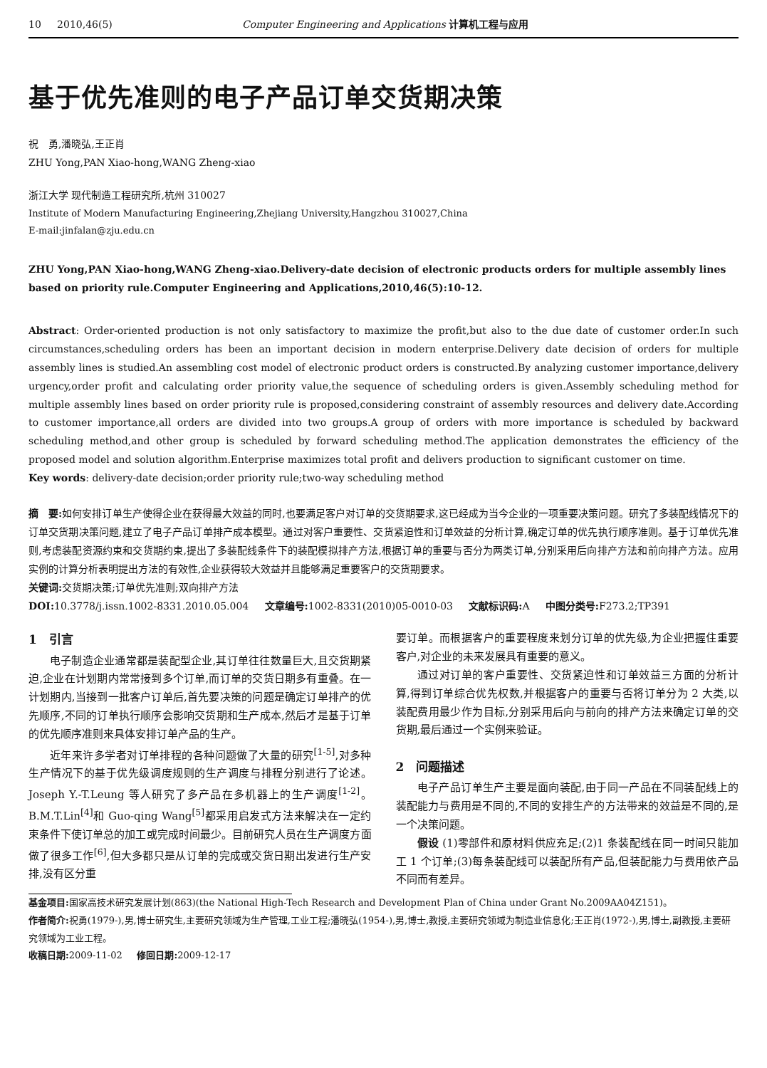10 2010,46(5) Computer Engineering and Applications 计算机工程与应用
基于优先准则的电子产品订单交货期决策
祝　勇,潘晓弘,王正肖
ZHU Yong,PAN Xiao-hong,WANG Zheng-xiao
浙江大学 现代制造工程研究所,杭州 310027
Institute of Modern Manufacturing Engineering,Zhejiang University,Hangzhou 310027,China
E-mail:jinfalan@zju.edu.cn
ZHU Yong,PAN Xiao-hong,WANG Zheng-xiao.Delivery-date decision of electronic products orders for multiple assembly lines based on priority rule.Computer Engineering and Applications,2010,46(5):10-12.
Abstract: Order-oriented production is not only satisfactory to maximize the profit,but also to the due date of customer order.In such circumstances,scheduling orders has been an important decision in modern enterprise.Delivery date decision of orders for multiple assembly lines is studied.An assembling cost model of electronic product orders is constructed.By analyzing customer importance,delivery urgency,order profit and calculating order priority value,the sequence of scheduling orders is given.Assembly scheduling method for multiple assembly lines based on order priority rule is proposed,considering constraint of assembly resources and delivery date.According to customer importance,all orders are divided into two groups.A group of orders with more importance is scheduled by backward scheduling method,and other group is scheduled by forward scheduling method.The application demonstrates the efficiency of the proposed model and solution algorithm.Enterprise maximizes total profit and delivers production to significant customer on time.
Key words: delivery-date decision;order priority rule;two-way scheduling method
摘　要: 如何安排订单生产使得企业在获得最大效益的同时,也要满足客户对订单的交货期要求,这已经成为当今企业的一项重要决策问题。研究了多装配线情况下的订单交货期决策问题,建立了电子产品订单排产成本模型。通过对客户重要性、交货紧迫性和订单效益的分析计算,确定订单的优先执行顺序准则。基于订单优先准则,考虑装配资源约束和交货期约束,提出了多装配线条件下的装配模拟排产方法,根据订单的重要与否分为两类订单,分别采用后向排产方法和前向排产方法。应用实例的计算分析表明提出方法的有效性,企业获得较大效益并且能够满足重要客户的交货期要求。
关键词: 交货期决策;订单优先准则;双向排产方法
DOI: 10.3778/j.issn.1002-8331.2010.05.004 文章编号: 1002-8331(2010)05-0010-03 文献标识码: A 中图分类号: F273.2;TP391
1　引言
电子制造企业通常都是装配型企业,其订单往往数量巨大,且交货期紧迫,企业在计划期内常常接到多个订单,而订单的交货日期多有重叠。在一计划期内,当接到一批客户订单后,首先要决策的问题是确定订单排产的优先顺序,不同的订单执行顺序会影响交货期和生产成本,然后才是基于订单的优先顺序准则来具体安排订单产品的生产。
近年来许多学者对订单排程的各种问题做了大量的研究<sup>[1-5]</sup>,对多种生产情况下的基于优先级调度规则的生产调度与排程分别进行了论述。Joseph Y.-T.Leung 等人研究了多产品在多机器上的生产调度<sup>[1-2]</sup>。B.M.T.Lin<sup>[4]</sup>和 Guo-qing Wang<sup>[5]</sup>都采用启发式方法来解决在一定约束条件下使订单总的加工或完成时间最少。目前研究人员在生产调度方面做了很多工作<sup>[6]</sup>,但大多都只是从订单的完成或交货日期出发进行生产安排,没有区分重
要订单。而根据客户的重要程度来划分订单的优先级,为企业把握住重要客户,对企业的未来发展具有重要的意义。
通过对订单的客户重要性、交货紧迫性和订单效益三方面的分析计算,得到订单综合优先权数,并根据客户的重要与否将订单分为 2 大类,以装配费用最少作为目标,分别采用后向与前向的排产方法来确定订单的交货期,最后通过一个实例来验证。
2　问题描述
电子产品订单生产主要是面向装配,由于同一产品在不同装配线上的装配能力与费用是不同的,不同的安排生产的方法带来的效益是不同的,是一个决策问题。
假设 (1)零部件和原材料供应充足;(2)1 条装配线在同一时间只能加工 1 个订单;(3)每条装配线可以装配所有产品,但装配能力与费用依产品不同而有差异。
基金项目: 国家高技术研究发展计划(863)(the National High-Tech Research and Development Plan of China under Grant No.2009AA04Z151)。
作者简介: 祝勇(1979-),男,博士研究生,主要研究领域为生产管理,工业工程;潘晓弘(1954-),男,博士,教授,主要研究领域为制造业信息化;王正肖(1972-),男,博士,副教授,主要研究领域为工业工程。
收稿日期: 2009-11-02 修回日期: 2009-12-17